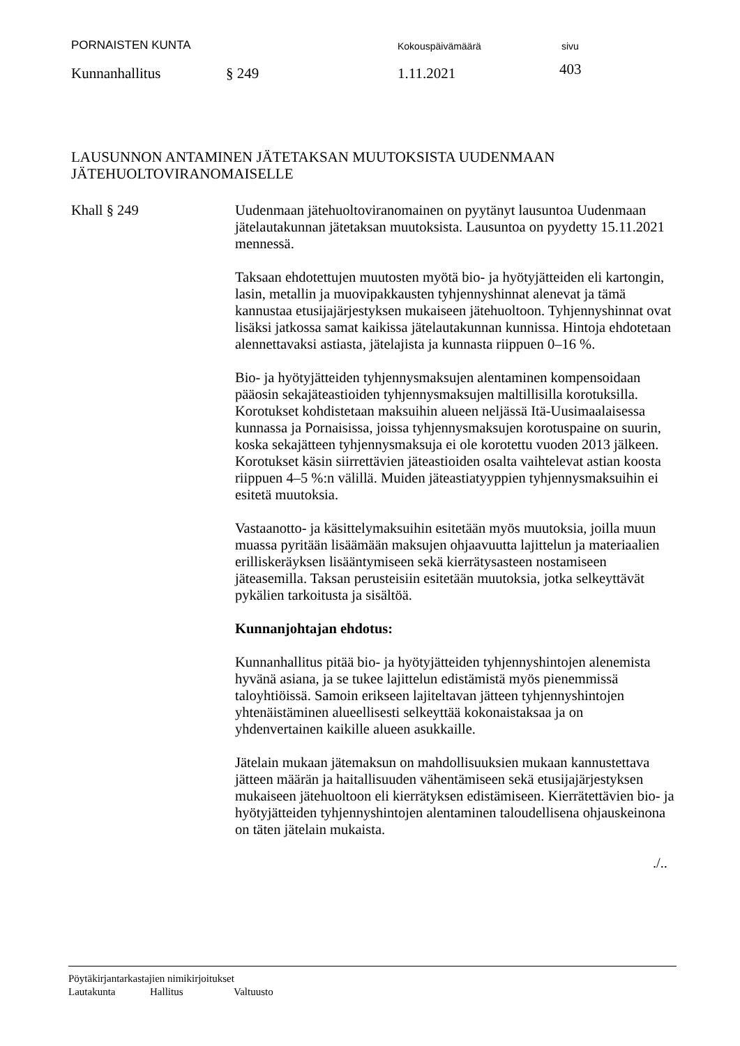PORNAISTEN KUNTA Kokouspäivämäärä sivu
Kunnanhallitus § 249 1.11.2021 403
LAUSUNNON ANTAMINEN JÄTETAKSAN MUUTOKSISTA UUDENMAAN
JÄTEHUOLTOVIRANOMAISELLE
Khall § 249 Uudenmaan jätehuoltoviranomainen on pyytänyt lausuntoa Uudenmaan jätelautakunnan jätetaksan muutoksista. Lausuntoa on pyydetty 15.11.2021 mennessä.
Taksaan ehdotettujen muutosten myötä bio- ja hyötyjätteiden eli kartongin, lasin, metallin ja muovipakkausten tyhjennyshinnat alenevat ja tämä kannustaa etusijajärjestyksen mukaiseen jätehuoltoon. Tyhjennyshinnat ovat lisäksi jatkossa samat kaikissa jätelautakunnan kunnissa. Hintoja ehdotetaan alennettavaksi astiasta, jätelajista ja kunnasta riippuen 0–16 %.
Bio- ja hyötyjätteiden tyhjennysmaksujen alentaminen kompensoidaan pääosin sekajäteastioiden tyhjennysmaksujen maltillisilla korotuksilla. Korotukset kohdistetaan maksuihin alueen neljässä Itä-Uusimaalaisessa kunnassa ja Pornaisissa, joissa tyhjennysmaksujen korotuspaine on suurin, koska sekajätteen tyhjennysmaksuja ei ole korotettu vuoden 2013 jälkeen. Korotukset käsin siirrettävien jäteastioiden osalta vaihtelevat astian koosta riippuen 4–5 %:n välillä. Muiden jäteastiatyyppien tyhjennysmaksuihin ei esitetä muutoksia.
Vastaanotto- ja käsittelymaksuihin esitetään myös muutoksia, joilla muun muassa pyritään lisäämään maksujen ohjaavuutta lajittelun ja materiaalien erilliskeräyksen lisääntymiseen sekä kierrätysasteen nostamiseen jäteasemilla. Taksan perusteisiin esitetään muutoksia, jotka selkeyttävät pykälien tarkoitusta ja sisältöä.
Kunnanjohtajan ehdotus:
Kunnanhallitus pitää bio- ja hyötyjätteiden tyhjennyshintojen alenemista hyvänä asiana, ja se tukee lajittelun edistämistä myös pienemmissä taloyhtiöissä. Samoin erikseen lajiteltavan jätteen tyhjennyshintojen yhtenäistäminen alueellisesti selkeyttää kokonaistaksaa ja on yhdenvertainen kaikille alueen asukkaille.
Jätelain mukaan jätemaksun on mahdollisuuksien mukaan kannustettava jätteen määrän ja haitallisuuden vähentämiseen sekä etusijajärjestyksen mukaiseen jätehuoltoon eli kierrätyksen edistämiseen. Kierrätettävien bio- ja hyötyjätteiden tyhjennyshintojen alentaminen taloudellisena ohjauskeinona on täten jätelain mukaista.
./..
Pöytäkirjantarkastajien nimikirjoitukset
Lautakunta Hallitus Valtuusto